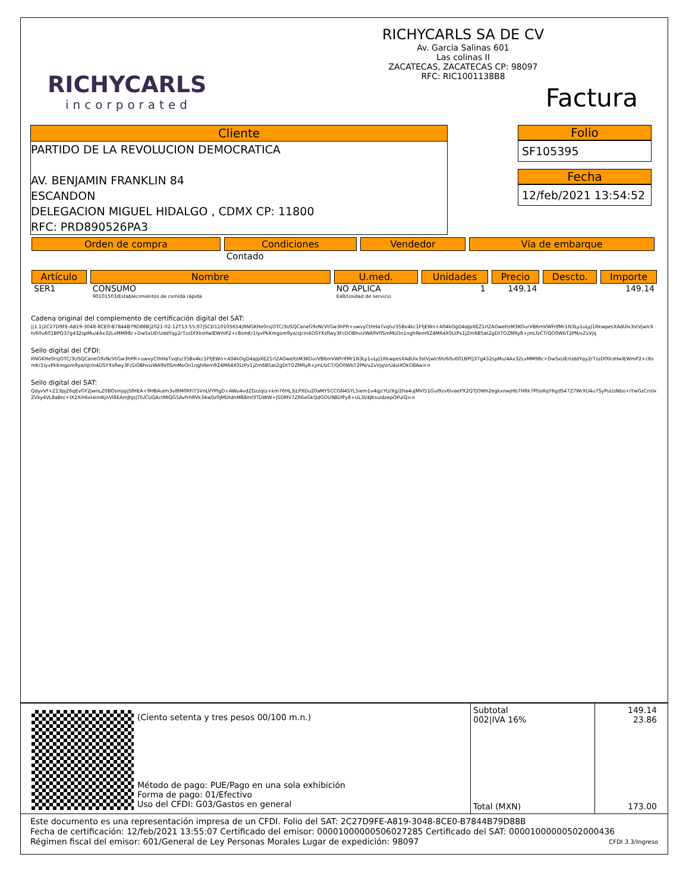RICHYCARLS
incorporated
RICHYCARLS SA DE CV
Av. Garcia Salinas 601
Las colinas II
ZACATECAS, ZACATECAS CP: 98097
RFC: RIC1001138B8
Factura
Cliente
PARTIDO DE LA REVOLUCION DEMOCRATICA
AV. BENJAMIN FRANKLIN 84
ESCANDON
DELEGACION MIGUEL HIDALGO , CDMX CP: 11800
RFC: PRD890526PA3
Folio
SF105395
Fecha
12/feb/2021 13:54:52
| Orden de compra | Condiciones | Vendedor | Vía de embarque |
| --- | --- | --- | --- |
| | Contado | | |
| Artículo | Nombre | U.med. | Unidades | Precio | Descto. | Importe |
| --- | --- | --- | --- | --- | --- | --- |
| SER1 | CONSUMO 90101503/Establecimientos de comida rápida | NO APLICA E48/Unidad de servicio | 1 | 149.14 | | 149.14 |
Cadena original del complemento de certificación digital del SAT:
||1.1|2C27D9FE-A819-3048-8CE0-B7844B79D88B|2021-02-12T13:55:07|SCD110105654|RNGKHe0rsjOTC/3USQCaneG9zNcVtGw3hPR+uwvyCthHaTvqfu/35Bv4kc1FfjEWn+A04kOgD4aJpXEZ1rlZAOweltsM3KOurVB6mVWFrIfMr1N3Ly1uLyJ1RkwpesXAdUIx3stVjwlc6h/60u601BPQ37g432spMu/4Ax32LvMM98c+DwSxUErUddYqy2rTzzDfXksHwlEWmP2+c8smKr1IyvPkKmgom9ya/sJcIn4DSYXsflwy3FcDOBhvizWA9V0SmMoOn1nghRem9Z4M64X0LtPx1jZm6B5atZgDtTOZMRy8+jmLfzCT/QO0WbT2PN/vZvVjq
Sello digital del CFDI:
RNGKHe0rsjOTC/3USQCaneG9zNcVtGw3hPR+uwvyCthHaTvqfu/35Bv4kc1FfjEWn+A04kOgD4aJpXEZ1rlZAOweltsM3KOurVB6mVWFrIfMr1N3Ly1uLyJ1RkwpesXAdUIx3stVjwlc6h/60u601BPQ37g432spMu/4Ax32LvMM98c+DwSxUErUddYqy2rTzzDfXksHwlEWmP2+c8smKr1IyvPkKmgom9ya/sJcIn4DSYXsflwy3FcDOBhvizWA9V0SmMoOn1nghRem9Z4M64X0LtPx1jZm6B5atZgDtTOZMRy8+jmLfzCT/QO0WbT2PN/vZvVjqVrU4ziXOkO8Aw==
Sello digital del SAT:
QdyvVf+Z13pjZ6qEvGY2jwnLZ0BOsmjqijSfHEA+9HBAuIm3v8lM0RFiT5VnLVYPlgD+AWu4vdZDzzqtz+km76HL3jLPXDu20aMY5CCGN4SYL5iem1v4qjcYU/Xg/2ha4uJMVl51GuI9zv6lvaePX2QTJOWh2egkxnwjHb7HRk7Pf/oRqY6gdS47Z7WrXU4u7SyPuUzNbo+iYwGzCnslxZVky4VL8aBn/+IX2Xih6xteimKjnVl8EAmJhJzjTIUCUQActMIQG5AvFrhRVk34w0z0jMDtdnM88mf3TDWW+JSDMV7ZR6oGkQdGOU9BDfFy8+UL3l/4JKsuIdzepOPulQ==
(Ciento setenta y tres pesos 00/100 m.n.)
Método de pago: PUE/Pago en una sola exhibición
Forma de pago: 01/Efectivo
Uso del CFDI: G03/Gastos en general
Subtotal
002|IVA 16%
Total (MXN)
149.14
23.86
173.00
Este documento es una representación impresa de un CFDI. Folio del SAT: 2C27D9FE-A819-3048-8CE0-B7844B79D88B
Fecha de certificación: 12/feb/2021 13:55:07 Certificado del emisor: 00001000000506027285 Certificado del SAT: 00001000000502000436
Régimen fiscal del emisor: 601/General de Ley Personas Morales Lugar de expedición: 98097 CFDI 3.3/Ingreso